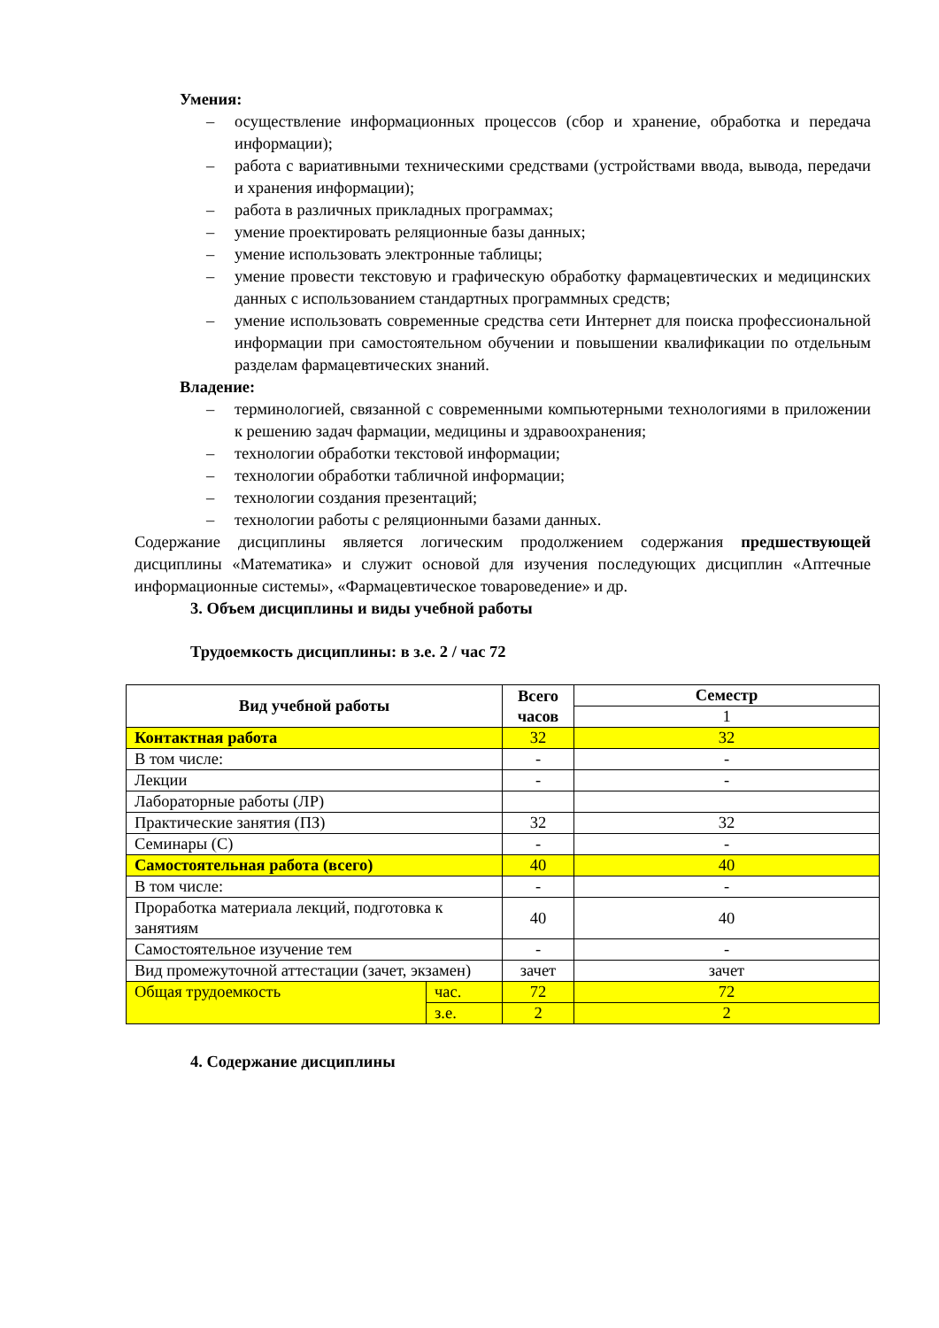Умения:
– осуществление информационных процессов (сбор и хранение, обработка и передача информации);
– работа с вариативными техническими средствами (устройствами ввода, вывода, передачи и хранения информации);
– работа в различных прикладных программах;
– умение проектировать реляционные базы данных;
– умение использовать электронные таблицы;
– умение провести текстовую и графическую обработку фармацевтических и медицинских данных с использованием стандартных программных средств;
– умение использовать современные средства сети Интернет для поиска профессиональной информации при самостоятельном обучении и повышении квалификации по отдельным разделам фармацевтических знаний.
Владение:
– терминологией, связанной с современными компьютерными технологиями в приложении к решению задач фармации, медицины и здравоохранения;
– технологии обработки текстовой информации;
– технологии обработки табличной информации;
– технологии создания презентаций;
– технологии работы с реляционными базами данных.
Содержание дисциплины является логическим продолжением содержания предшествующей дисциплины «Математика» и служит основой для изучения последующих дисциплин «Аптечные информационные системы», «Фармацевтическое товароведение» и др.
3. Объем дисциплины и виды учебной работы
Трудоемкость дисциплины: в з.е. 2 / час 72
| Вид учебной работы | | Всего часов | Семестр |
| --- | --- | --- | --- |
| | | | 1 |
| Контактная работа | | 32 | 32 |
| В том числе: | | - | - |
| Лекции | | - | - |
| Лабораторные работы (ЛР) | | | |
| Практические занятия (ПЗ) | | 32 | 32 |
| Семинары (С) | | - | - |
| Самостоятельная работа (всего) | | 40 | 40 |
| В том числе: | | - | - |
| Проработка материала лекций, подготовка к занятиям | | 40 | 40 |
| Самостоятельное изучение тем | | - | - |
| Вид промежуточной аттестации (зачет, экзамен) | | зачет | зачет |
| Общая трудоемкость | час. | 72 | 72 |
| | з.е. | 2 | 2 |
4. Содержание дисциплины